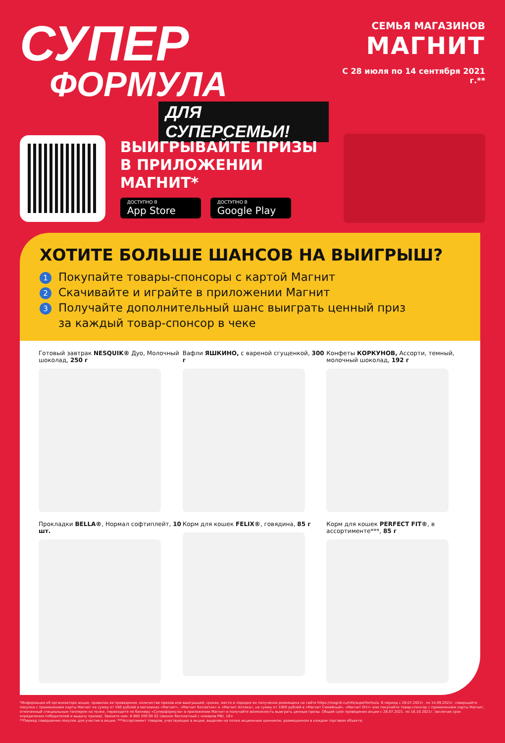СУПЕР
ФОРМУЛА
ДЛЯ СУПЕРСЕМЬИ!
СЕМЬЯ МАГАЗИНОВ
МАГНИТ
С 28 июля по 14 сентября 2021 г.**
ВЫИГРЫВАЙТЕ ПРИЗЫ
В ПРИЛОЖЕНИИ МАГНИТ*
ДОСТУПНО В App Store ДОСТУПНО В Google Play
ХОТИТЕ БОЛЬШЕ ШАНСОВ НА ВЫИГРЫШ?
1 Покупайте товары-спонсоры с картой Магнит
2 Скачивайте и играйте в приложении Магнит
3 Получайте дополнительный шанс выиграть ценный приз
за каждый товар-спонсор в чеке
Готовый завтрак NESQUIK® Дуо, Молочный шоколад, 250 г
Вафли ЯШКИНО, с вареной сгущенкой, 300 г
Конфеты КОРКУНОВ, Ассорти, темный, молочный шоколад, 192 г
Прокладки BELLA®, Нормал софтиплейт, 10 шт.
Корм для кошек FELIX®, говядина, 85 г
Корм для кошек PERFECT FIT®, в ассортименте***, 85 г
*Информация об организаторе акции, правилах ее проведения, количестве призов или выигрышей, сроках, месте и порядке их получения размещена на сайте https://magnit.ru/info/superformula. В период с 28.07.2021г. по 14.09.2021г. совершайте покупки с применением карты Магнит на сумму от 500 рублей в магазинах «Магнит», «Магнит Косметик» и «Магнит Аптека», на сумму от 1000 рублей в «Магнит Семейный», «Магнит Опт» или покупайте товар-спонсор с применением карты Магнит, отмеченный специальным топпером на полке, переходите по баннеру «Суперформула» в приложении Магнит и получайте возможность выиграть ценные призы. Общий срок проведения акции с 28.07.2021. по 18.10.2021г. (включая срок определения победителей и выдачу призов). Звоните нам: 8 800 200 90 02 (звонок бесплатный с номеров РФ). 18+
**Период совершения покупок для участия в акции. ***Ассортимент товаров, участвующих в акции, выделен на полке акционным ценником, размещенном в каждом торговом объекте.